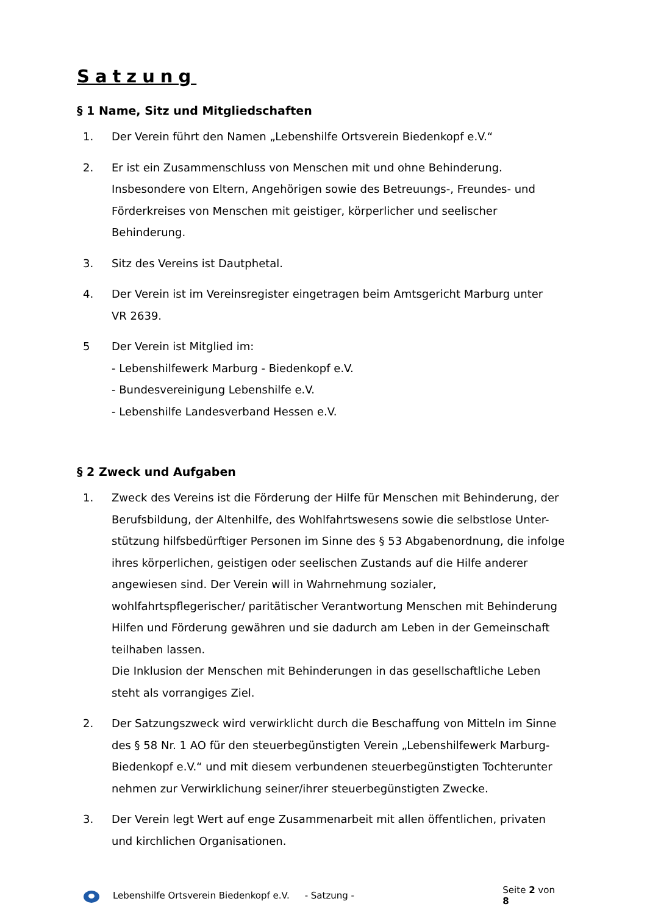Satzung
§ 1 Name, Sitz und Mitgliedschaften
1. Der Verein führt den Namen „Lebenshilfe Ortsverein Biedenkopf e.V.“
2. Er ist ein Zusammenschluss von Menschen mit und ohne Behinderung. Insbesondere von Eltern, Angehörigen sowie des Betreuungs-, Freundes- und Förderkreises von Menschen mit geistiger, körperlicher und seelischer Behinderung.
3. Sitz des Vereins ist Dautphetal.
4. Der Verein ist im Vereinsregister eingetragen beim Amtsgericht Marburg unter
VR 2639.
5 Der Verein ist Mitglied im:
- Lebenshilfewerk Marburg - Biedenkopf e.V.
- Bundesvereinigung Lebenshilfe e.V.
- Lebenshilfe Landesverband Hessen e.V.
§ 2 Zweck und Aufgaben
1. Zweck des Vereins ist die Förderung der Hilfe für Menschen mit Behinderung, der Berufsbildung, der Altenhilfe, des Wohlfahrtswesens sowie die selbstlose Unter-stützung hilfsbedürftiger Personen im Sinne des § 53 Abgabenordnung, die infolge ihres körperlichen, geistigen oder seelischen Zustands auf die Hilfe anderer angewiesen sind. Der Verein will in Wahrnehmung sozialer, wohlfahrtspflegerischer/ paritätischer Verantwortung Menschen mit Behinderung Hilfen und Förderung gewähren und sie dadurch am Leben in der Gemeinschaft teilhaben lassen.
Die Inklusion der Menschen mit Behinderungen in das gesellschaftliche Leben steht als vorrangiges Ziel.
2. Der Satzungszweck wird verwirklicht durch die Beschaffung von Mitteln im Sinne des § 58 Nr. 1 AO für den steuerbegünstigten Verein „Lebenshilfewerk Marburg-Biedenkopf e.V.“ und mit diesem verbundenen steuerbegünstigten Tochterunter nehmen zur Verwirklichung seiner/ihrer steuerbegünstigten Zwecke.
3. Der Verein legt Wert auf enge Zusammenarbeit mit allen öffentlichen, privaten und kirchlichen Organisationen.
Lebenshilfe Ortsverein Biedenkopf e.V. - Satzung - Seite 2 von 8